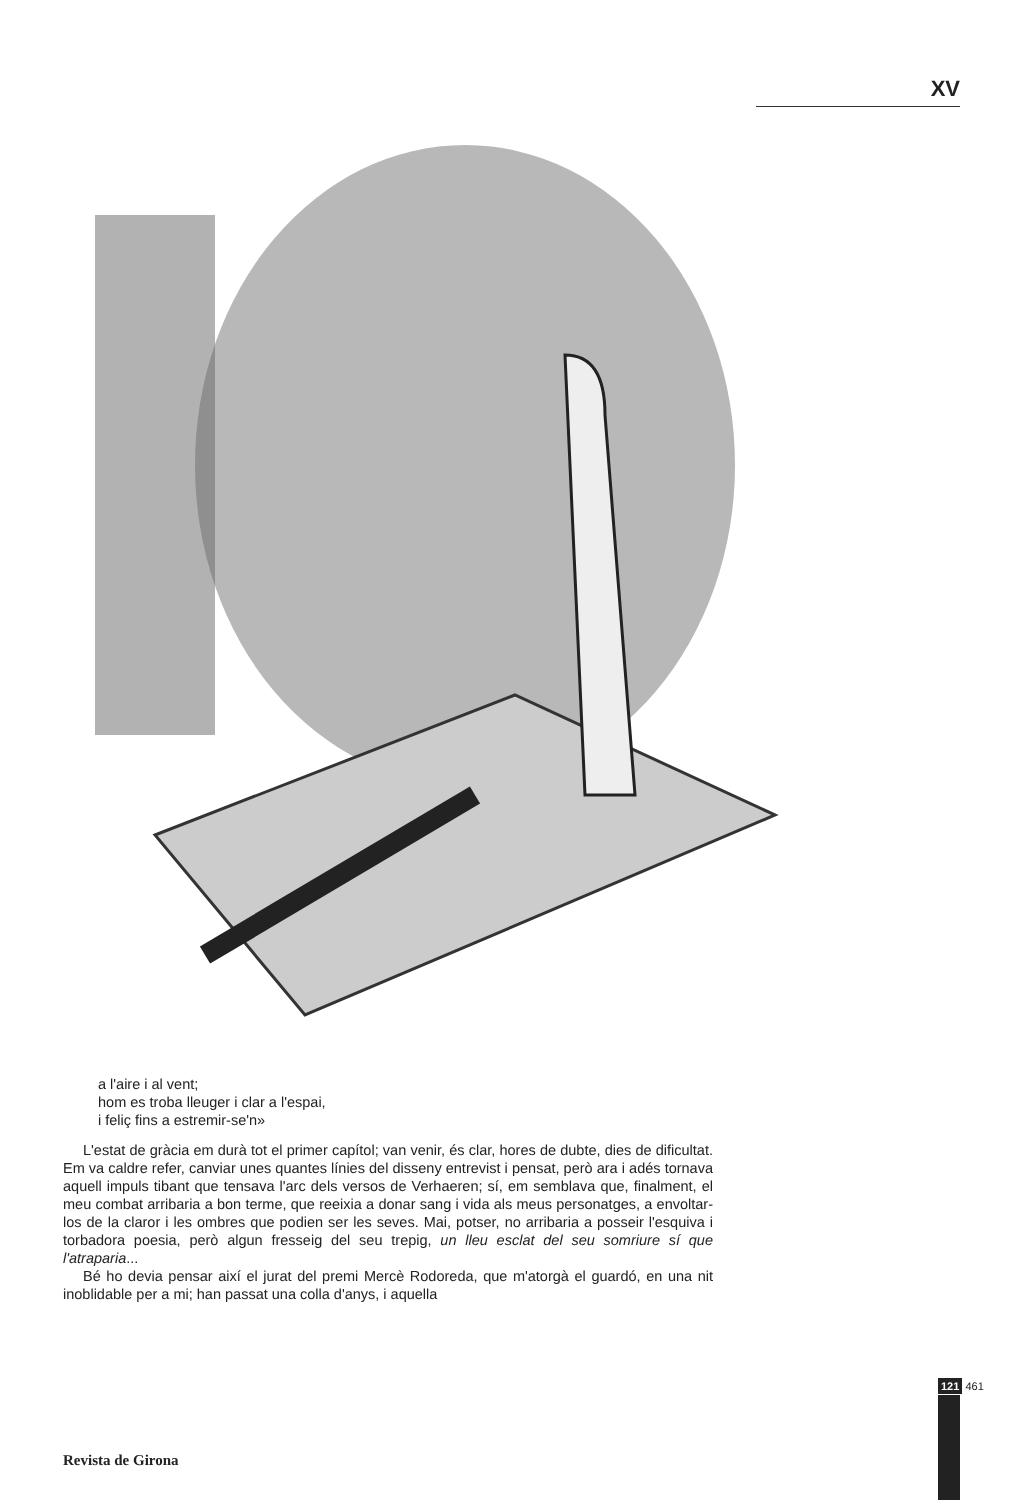XV
a l'aire i al vent;
hom es troba lleuger i clar a l'espai,
i feliç fins a estremir-se'n»
L'estat de gràcia em durà tot el primer capítol; van venir, és clar, hores de dubte, dies de dificultat. Em va caldre refer, canviar unes quantes línies del disseny entrevist i pensat, però ara i adés tornava aquell impuls tibant que tensava l'arc dels versos de Verhaeren; sí, em semblava que, finalment, el meu combat arribaria a bon terme, que reeixia a donar sang i vida als meus personatges, a envoltar-los de la claror i les ombres que podien ser les seves. Mai, potser, no arribaria a posseir l'esquiva i torbadora poesia, però algun fresseig del seu trepig, un lleu esclat del seu somriure sí que l'atraparia...
Bé ho devia pensar així el jurat del premi Mercè Rodoreda, que m'atorgà el guardó, en una nit inoblidable per a mi; han passat una colla d'anys, i aquella
121 461
Revista de Girona